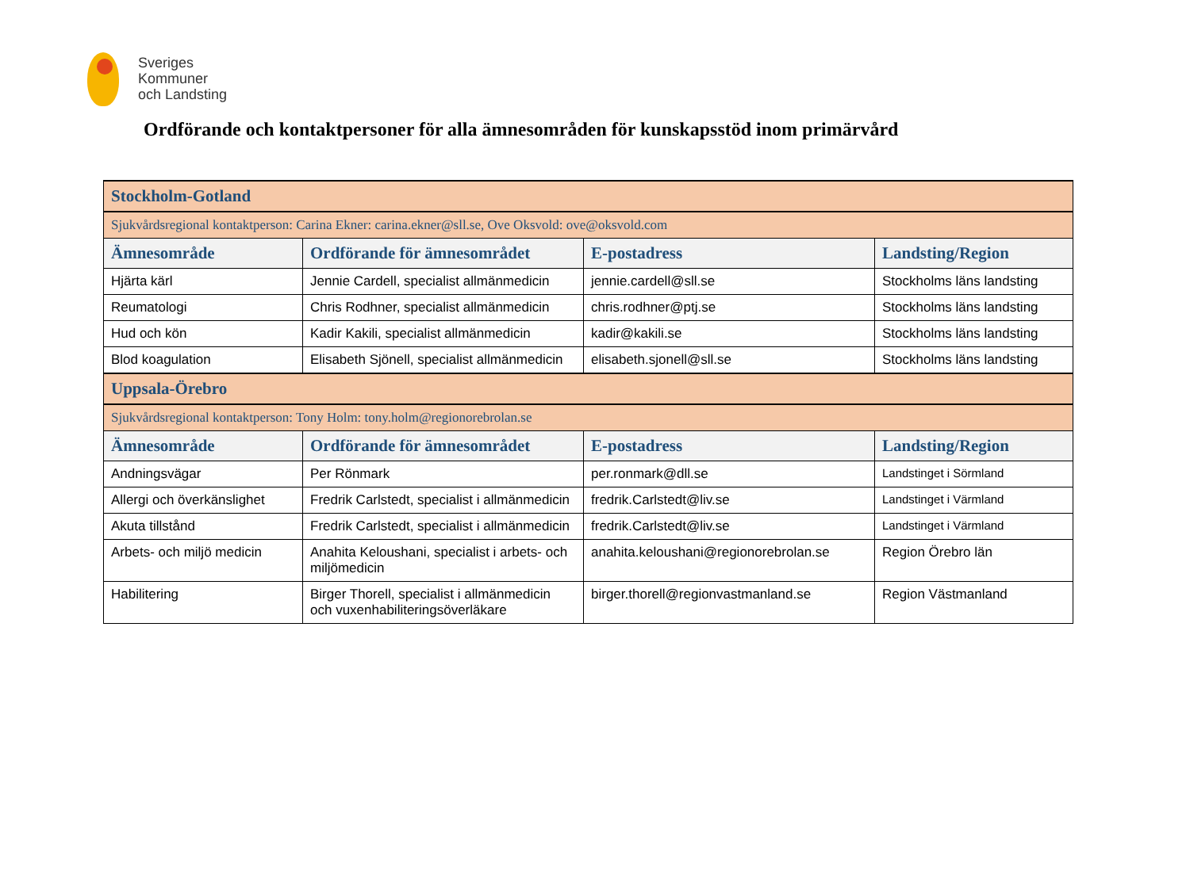Sveriges
Kommuner
och Landsting
Ordförande och kontaktpersoner för alla ämnesområden för kunskapsstöd inom primärvård
| Stockholm-Gotland | | | |
| Sjukvårdsregional kontaktperson: Carina Ekner: carina.ekner@sll.se , Ove Oksvold: ove@oksvold.com | | | |
| Ämnesområde | Ordförande för ämnesområdet | E-postadress | Landsting/Region |
| Hjärta kärl | Jennie Cardell, specialist allmänmedicin | jennie.cardell@sll.se | Stockholms läns landsting |
| Reumatologi | Chris Rodhner, specialist allmänmedicin | chris.rodhner@ptj.se | Stockholms läns landsting |
| Hud och kön | Kadir Kakili, specialist allmänmedicin | kadir@kakili.se | Stockholms läns landsting |
| Blod koagulation | Elisabeth Sjönell, specialist allmänmedicin | elisabeth.sjonell@sll.se | Stockholms läns landsting |
| Uppsala-Örebro | | | |
| Sjukvårdsregional kontaktperson: Tony Holm: tony.holm@regionorebrolan.se | | | |
| Ämnesområde | Ordförande för ämnesområdet | E-postadress | Landsting/Region |
| Andningsvägar | Per Rönmark | per.ronmark@dll.se | Landstinget i Sörmland |
| Allergi och överkänslighet | Fredrik Carlstedt, specialist i allmänmedicin | fredrik.Carlstedt@liv.se | Landstinget i Värmland |
| Akuta tillstånd | Fredrik Carlstedt, specialist i allmänmedicin | fredrik.Carlstedt@liv.se | Landstinget i Värmland |
| Arbets- och miljö medicin | Anahita Keloushani, specialist i arbets- och miljömedicin | anahita.keloushani@regionorebrolan.se | Region Örebro län |
| Habilitering | Birger Thorell, specialist i allmänmedicin och vuxenhabiliteringsöverläkare | birger.thorell@regionvastmanland.se | Region Västmanland |